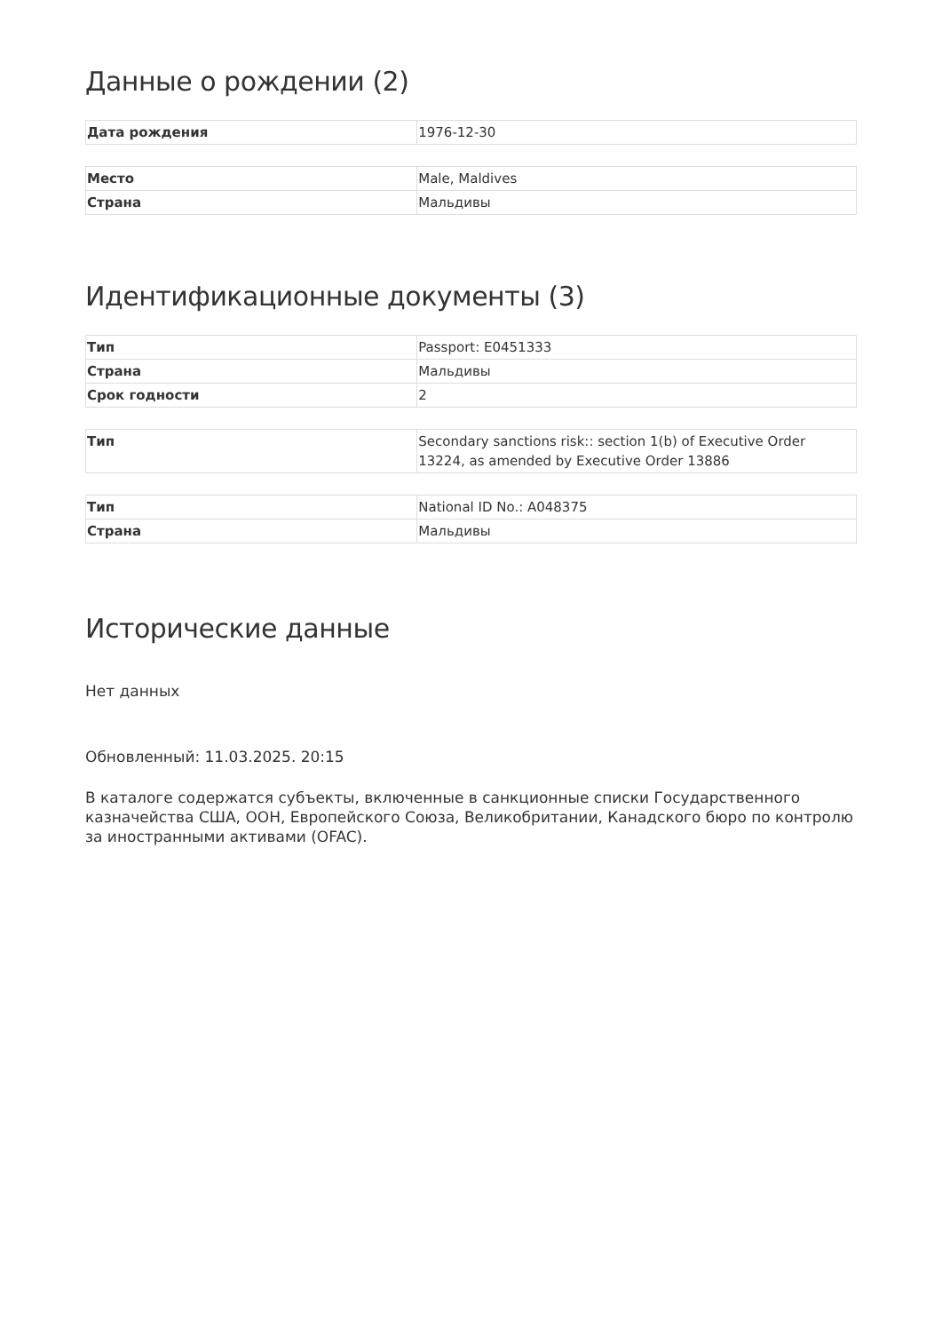Данные о рождении (2)
| Дата рождения | 1976-12-30 |
| Место | Male, Maldives |
| Страна | Мальдивы |
Идентификационные документы (3)
| Тип | Passport: E0451333 |
| Страна | Мальдивы |
| Срок годности | 2 |
| Тип | Secondary sanctions risk:: section 1(b) of Executive Order 13224, as amended by Executive Order 13886 |
| Тип | National ID No.: A048375 |
| Страна | Мальдивы |
Исторические данные
Нет данных
Обновленный: 11.03.2025. 20:15
В каталоге содержатся субъекты, включенные в санкционные списки Государственного казначейства США, ООН, Европейского Союза, Великобритании, Канадского бюро по контролю за иностранными активами (OFAC).